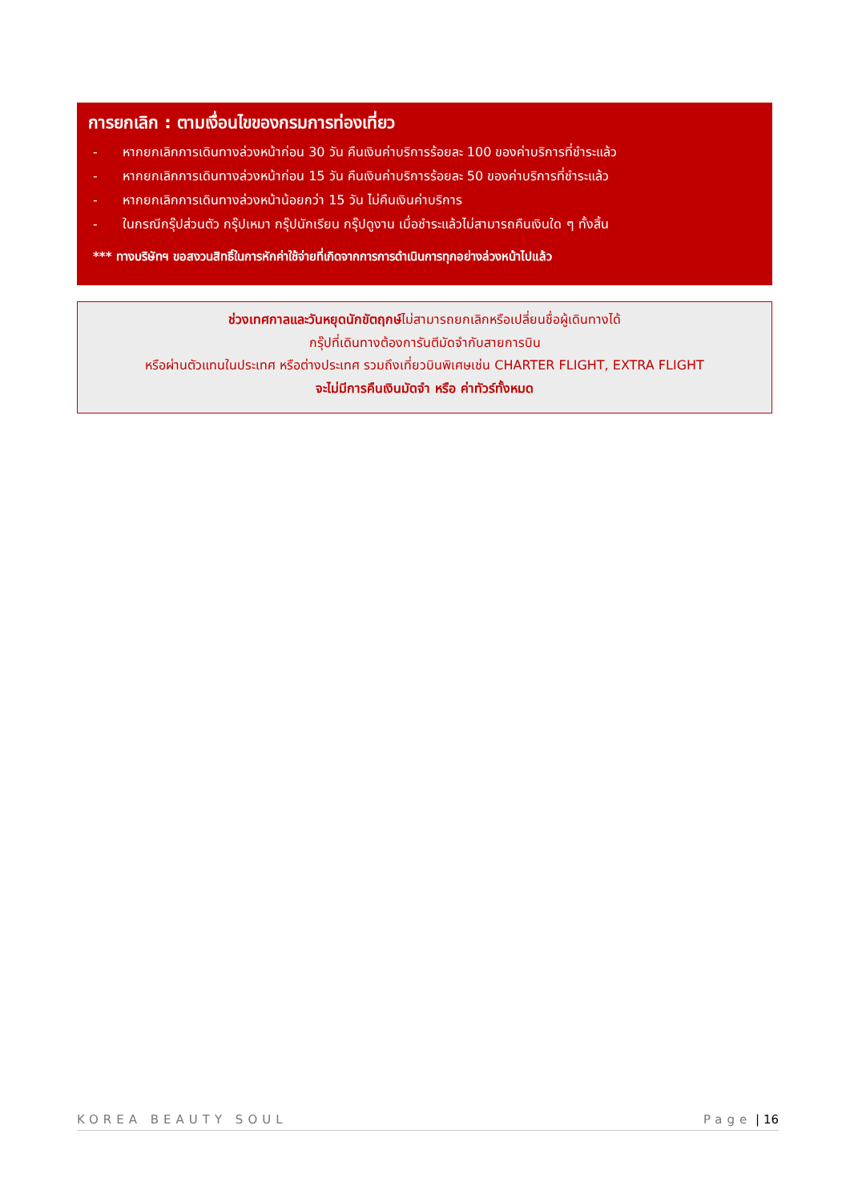การยกเลิก : ตามเงื่อนไขของกรมการท่องเที่ยว
- หากยกเลิกการเดินทางล่วงหน้าก่อน 30 วัน คืนเงินค่าบริการร้อยละ 100 ของค่าบริการที่ชำระแล้ว
- หากยกเลิกการเดินทางล่วงหน้าก่อน 15 วัน คืนเงินค่าบริการร้อยละ 50 ของค่าบริการที่ชำระแล้ว
- หากยกเลิกการเดินทางล่วงหน้าน้อยกว่า 15 วัน ไม่คืนเงินค่าบริการ
- ในกรณีกรุ๊ปส่วนตัว กรุ๊ปเหมา กรุ๊ปนักเรียน กรุ๊ปดูงาน เมื่อชำระแล้วไม่สามารถคืนเงินใด ๆ ทั้งสิ้น
*** ทางบริษัทฯ ขอสงวนสิทธิ์ในการหักค่าใช้จ่ายที่เกิดจากการการดำเนินการทุกอย่างล่วงหน้าไปแล้ว
ช่วงเทศกาลและวันหยุดนักขัตฤกษ์ไม่สามารถยกเลิกหรือเปลี่ยนชื่อผู้เดินทางได้
กรุ๊ปที่เดินทางต้องการันตีมัดจำกับสายการบิน
หรือผ่านตัวแทนในประเทศ หรือต่างประเทศ รวมถึงเที่ยวบินพิเศษเช่น CHARTER FLIGHT, EXTRA FLIGHT
จะไม่มีการคืนเงินมัดจำ หรือ ค่าทัวร์ทั้งหมด
KOREA BEAUTY SOUL Page | 16